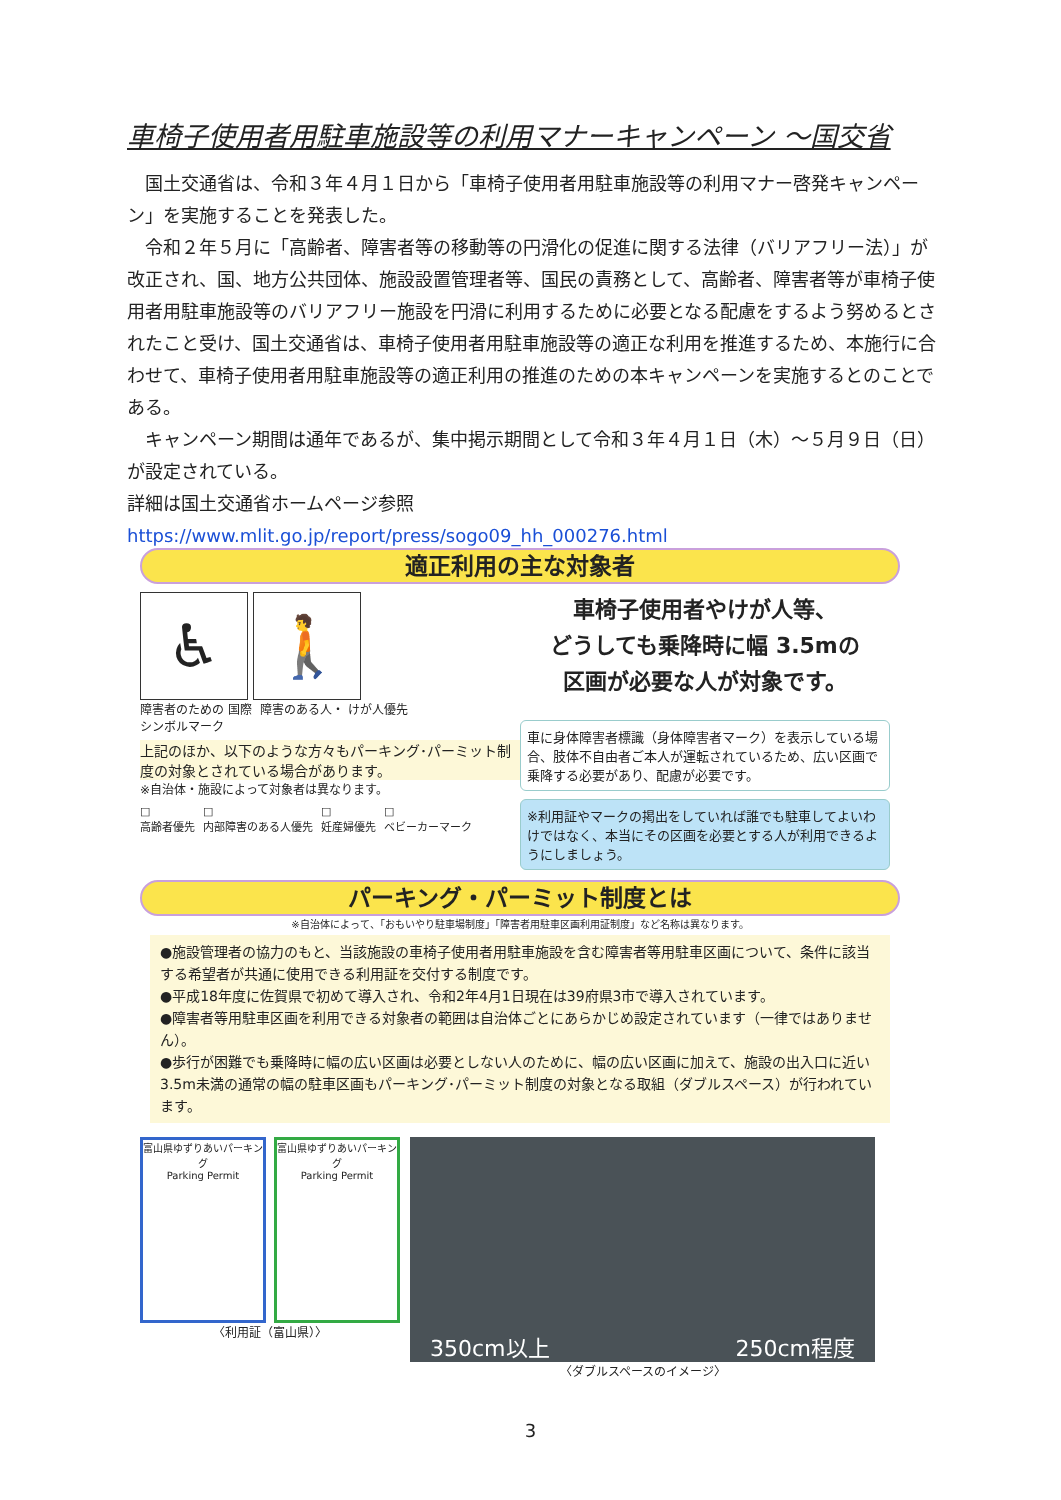車椅子使用者用駐車施設等の利用マナーキャンペーン ～国交省
　国土交通省は、令和３年４月１日から「車椅子使用者用駐車施設等の利用マナー啓発キャンペーン」を実施することを発表した。
　令和２年５月に「高齢者、障害者等の移動等の円滑化の促進に関する法律（バリアフリー法）」が改正され、国、地方公共団体、施設設置管理者等、国民の責務として、高齢者、障害者等が車椅子使用者用駐車施設等のバリアフリー施設を円滑に利用するために必要となる配慮をするよう努めるとされたこと受け、国土交通省は、車椅子使用者用駐車施設等の適正な利用を推進するため、本施行に合わせて、車椅子使用者用駐車施設等の適正利用の推進のための本キャンペーンを実施するとのことである。
　キャンペーン期間は通年であるが、集中掲示期間として令和３年４月１日（木）～５月９日（日）が設定されている。
詳細は国土交通省ホームページ参照
https://www.mlit.go.jp/report/press/sogo09_hh_000276.html
適正利用の主な対象者
♿ 🚶
障害者のための 国際シンボルマーク
障害のある人・ けが人優先
上記のほか、以下のような方々もパーキング･パーミット制度の対象とされている場合があります。
※自治体・施設によって対象者は異なります。
□
高齢者優先
□
内部障害のある人優先
□
妊産婦優先
□
ベビーカーマーク
車椅子使用者やけが人等、
どうしても乗降時に幅 3.5mの
区画が必要な人が対象です。
車に身体障害者標識（身体障害者マーク）を表示している場合、肢体不自由者ご本人が運転されているため、広い区画で乗降する必要があり、配慮が必要です。
※利用証やマークの掲出をしていれば誰でも駐車してよいわけではなく、本当にその区画を必要とする人が利用できるようにしましょう。
パーキング・パーミット制度とは
※自治体によって、「おもいやり駐車場制度」「障害者用駐車区画利用証制度」など名称は異なります。
●施設管理者の協力のもと、当該施設の車椅子使用者用駐車施設を含む障害者等用駐車区画について、条件に該当する希望者が共通に使用できる利用証を交付する制度です。
●平成18年度に佐賀県で初めて導入され、令和2年4月1日現在は39府県3市で導入されています。
●障害者等用駐車区画を利用できる対象者の範囲は自治体ごとにあらかじめ設定されています（一律ではありません）。
●歩行が困難でも乗降時に幅の広い区画は必要としない人のために、幅の広い区画に加えて、施設の出入口に近い3.5m未満の通常の幅の駐車区画もパーキング･パーミット制度の対象となる取組（ダブルスペース）が行われています。
富山県ゆずりあいパーキング
Parking Permit
富山県ゆずりあいパーキング
Parking Permit
〈利用証（富山県）〉
350cm以上 250cm程度
〈ダブルスペースのイメージ〉
3